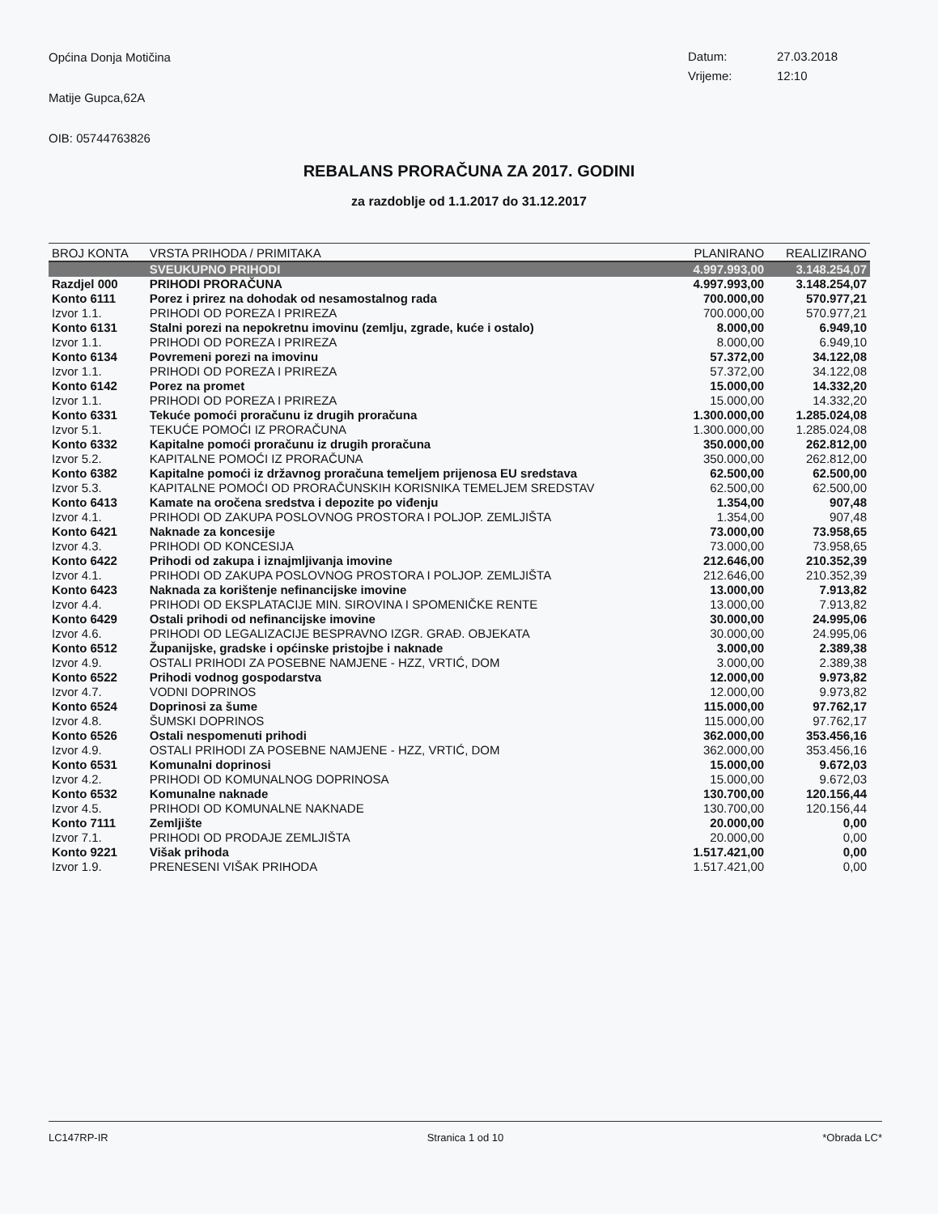Općina Donja Motičina
Matije Gupca,62A
OIB: 05744763826
Datum: 27.03.2018
Vrijeme: 12:10
REBALANS PRORAČUNA ZA 2017. GODINI
za razdoblje od 1.1.2017 do 31.12.2017
| BROJ KONTA | VRSTA PRIHODA / PRIMITAKA | PLANIRANO | REALIZIRANO |
| --- | --- | --- | --- |
| | SVEUKUPNO PRIHODI | 4.997.993,00 | 3.148.254,07 |
| Razdjel 000 | PRIHODI PRORAČUNA | 4.997.993,00 | 3.148.254,07 |
| Konto 6111 | Porez i prirez na dohodak od nesamostalnog rada | 700.000,00 | 570.977,21 |
| Izvor 1.1. | PRIHODI OD POREZA I PRIREZA | 700.000,00 | 570.977,21 |
| Konto 6131 | Stalni porezi na nepokretnu imovinu (zemlju, zgrade, kuće i ostalo) | 8.000,00 | 6.949,10 |
| Izvor 1.1. | PRIHODI OD POREZA I PRIREZA | 8.000,00 | 6.949,10 |
| Konto 6134 | Povremeni porezi na imovinu | 57.372,00 | 34.122,08 |
| Izvor 1.1. | PRIHODI OD POREZA I PRIREZA | 57.372,00 | 34.122,08 |
| Konto 6142 | Porez na promet | 15.000,00 | 14.332,20 |
| Izvor 1.1. | PRIHODI OD POREZA I PRIREZA | 15.000,00 | 14.332,20 |
| Konto 6331 | Tekuće pomoći proračunu iz drugih proračuna | 1.300.000,00 | 1.285.024,08 |
| Izvor 5.1. | TEKUĆE POMOĆI IZ PRORAČUNA | 1.300.000,00 | 1.285.024,08 |
| Konto 6332 | Kapitalne pomoći proračunu iz drugih proračuna | 350.000,00 | 262.812,00 |
| Izvor 5.2. | KAPITALNE POMOĆI IZ PRORAČUNA | 350.000,00 | 262.812,00 |
| Konto 6382 | Kapitalne pomoći iz državnog proračuna temeljem prijenosa EU sredstava | 62.500,00 | 62.500,00 |
| Izvor 5.3. | KAPITALNE POMOĆI OD PRORAČUNSKIH KORISNIKA TEMELJEM SREDSTAV | 62.500,00 | 62.500,00 |
| Konto 6413 | Kamate na oročena sredstva i depozite po viđenju | 1.354,00 | 907,48 |
| Izvor 4.1. | PRIHODI OD ZAKUPA POSLOVNOG PROSTORA I POLJOP. ZEMLJIŠTA | 1.354,00 | 907,48 |
| Konto 6421 | Naknade za koncesije | 73.000,00 | 73.958,65 |
| Izvor 4.3. | PRIHODI OD KONCESIJA | 73.000,00 | 73.958,65 |
| Konto 6422 | Prihodi od zakupa i iznajmljivanja imovine | 212.646,00 | 210.352,39 |
| Izvor 4.1. | PRIHODI OD ZAKUPA POSLOVNOG PROSTORA I POLJOP. ZEMLJIŠTA | 212.646,00 | 210.352,39 |
| Konto 6423 | Naknada za korištenje nefinancijske imovine | 13.000,00 | 7.913,82 |
| Izvor 4.4. | PRIHODI OD EKSPLATACIJE MIN. SIROVINA I SPOMENIČKE RENTE | 13.000,00 | 7.913,82 |
| Konto 6429 | Ostali prihodi od nefinancijske imovine | 30.000,00 | 24.995,06 |
| Izvor 4.6. | PRIHODI OD LEGALIZACIJE BESPRAVNO IZGR. GRAĐ. OBJEKATA | 30.000,00 | 24.995,06 |
| Konto 6512 | Županijske, gradske i općinske pristojbe i naknade | 3.000,00 | 2.389,38 |
| Izvor 4.9. | OSTALI PRIHODI ZA POSEBNE NAMJENE - HZZ, VRTIĆ, DOM | 3.000,00 | 2.389,38 |
| Konto 6522 | Prihodi vodnog gospodarstva | 12.000,00 | 9.973,82 |
| Izvor 4.7. | VODNI DOPRINOS | 12.000,00 | 9.973,82 |
| Konto 6524 | Doprinosi za šume | 115.000,00 | 97.762,17 |
| Izvor 4.8. | ŠUMSKI DOPRINOS | 115.000,00 | 97.762,17 |
| Konto 6526 | Ostali nespomenuti prihodi | 362.000,00 | 353.456,16 |
| Izvor 4.9. | OSTALI PRIHODI ZA POSEBNE NAMJENE - HZZ, VRTIĆ, DOM | 362.000,00 | 353.456,16 |
| Konto 6531 | Komunalni doprinosi | 15.000,00 | 9.672,03 |
| Izvor 4.2. | PRIHODI OD KOMUNALNOG DOPRINOSA | 15.000,00 | 9.672,03 |
| Konto 6532 | Komunalne naknade | 130.700,00 | 120.156,44 |
| Izvor 4.5. | PRIHODI OD KOMUNALNE NAKNADE | 130.700,00 | 120.156,44 |
| Konto 7111 | Zemljište | 20.000,00 | 0,00 |
| Izvor 7.1. | PRIHODI OD PRODAJE ZEMLJIŠTA | 20.000,00 | 0,00 |
| Konto 9221 | Višak prihoda | 1.517.421,00 | 0,00 |
| Izvor 1.9. | PRENESENI VIŠAK PRIHODA | 1.517.421,00 | 0,00 |
LC147RP-IR Stranica 1 od 10 *Obrada LC*